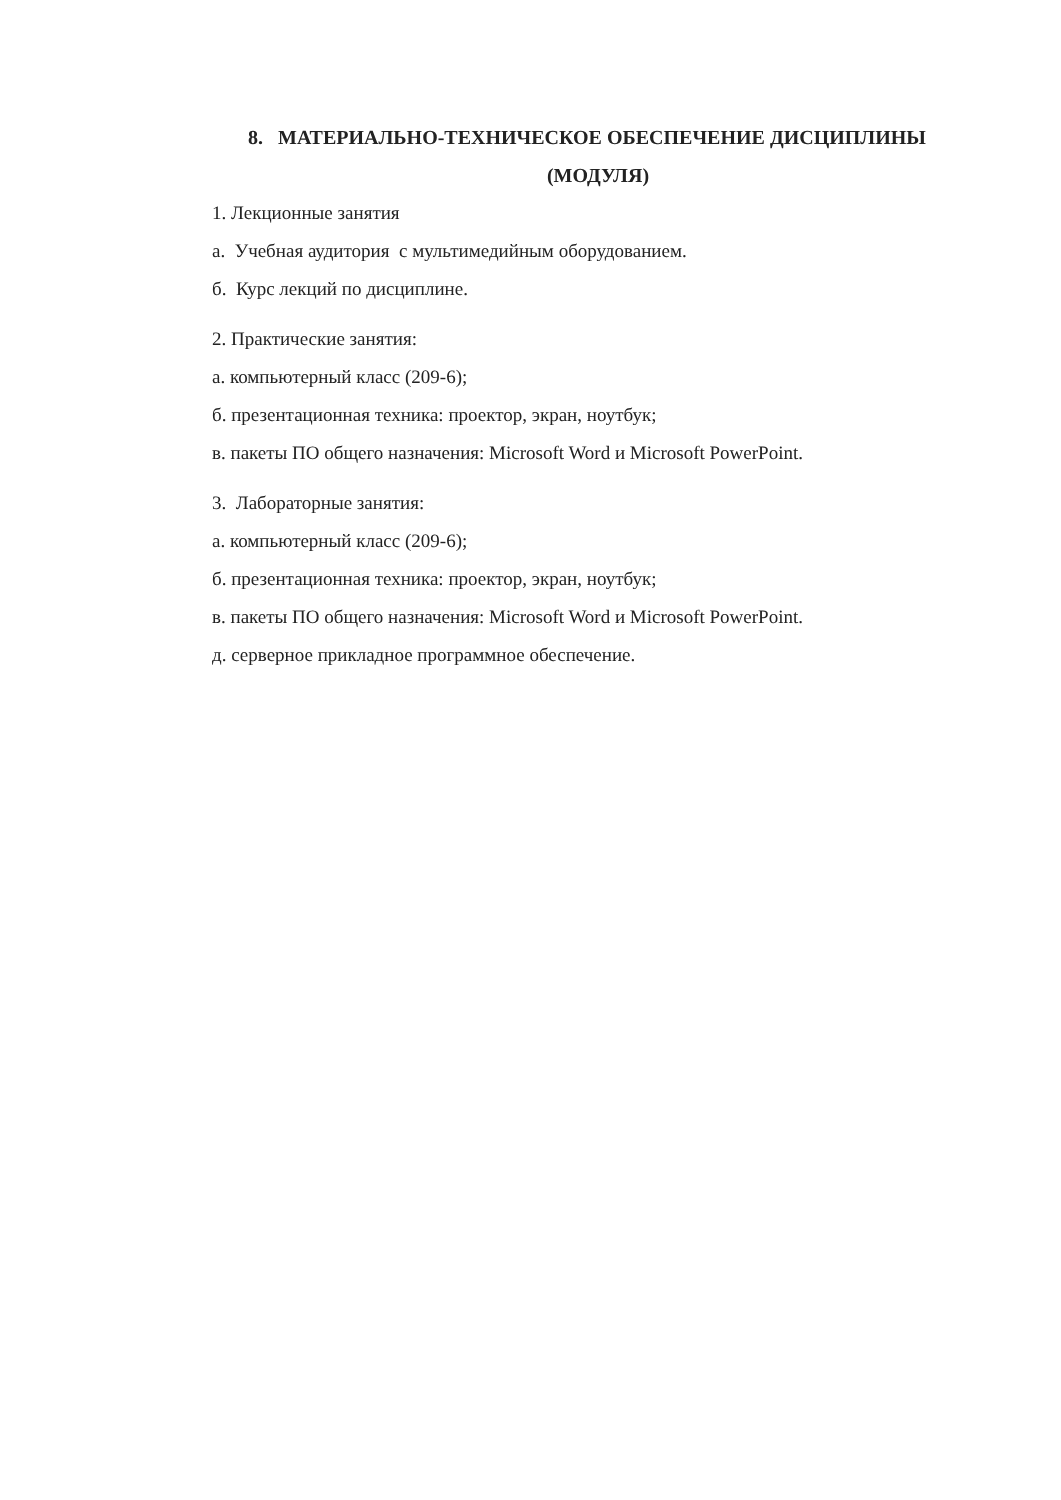8. МАТЕРИАЛЬНО-ТЕХНИЧЕСКОЕ ОБЕСПЕЧЕНИЕ ДИСЦИПЛИНЫ
(МОДУЛЯ)
1. Лекционные занятия
а. Учебная аудитория с мультимедийным оборудованием.
б. Курс лекций по дисциплине.
2. Практические занятия:
а. компьютерный класс (209-6);
б. презентационная техника: проектор, экран, ноутбук;
в. пакеты ПО общего назначения: Microsoft Word и Microsoft PowerPoint.
3. Лабораторные занятия:
а. компьютерный класс (209-6);
б. презентационная техника: проектор, экран, ноутбук;
в. пакеты ПО общего назначения: Microsoft Word и Microsoft PowerPoint.
д. серверное прикладное программное обеспечение.